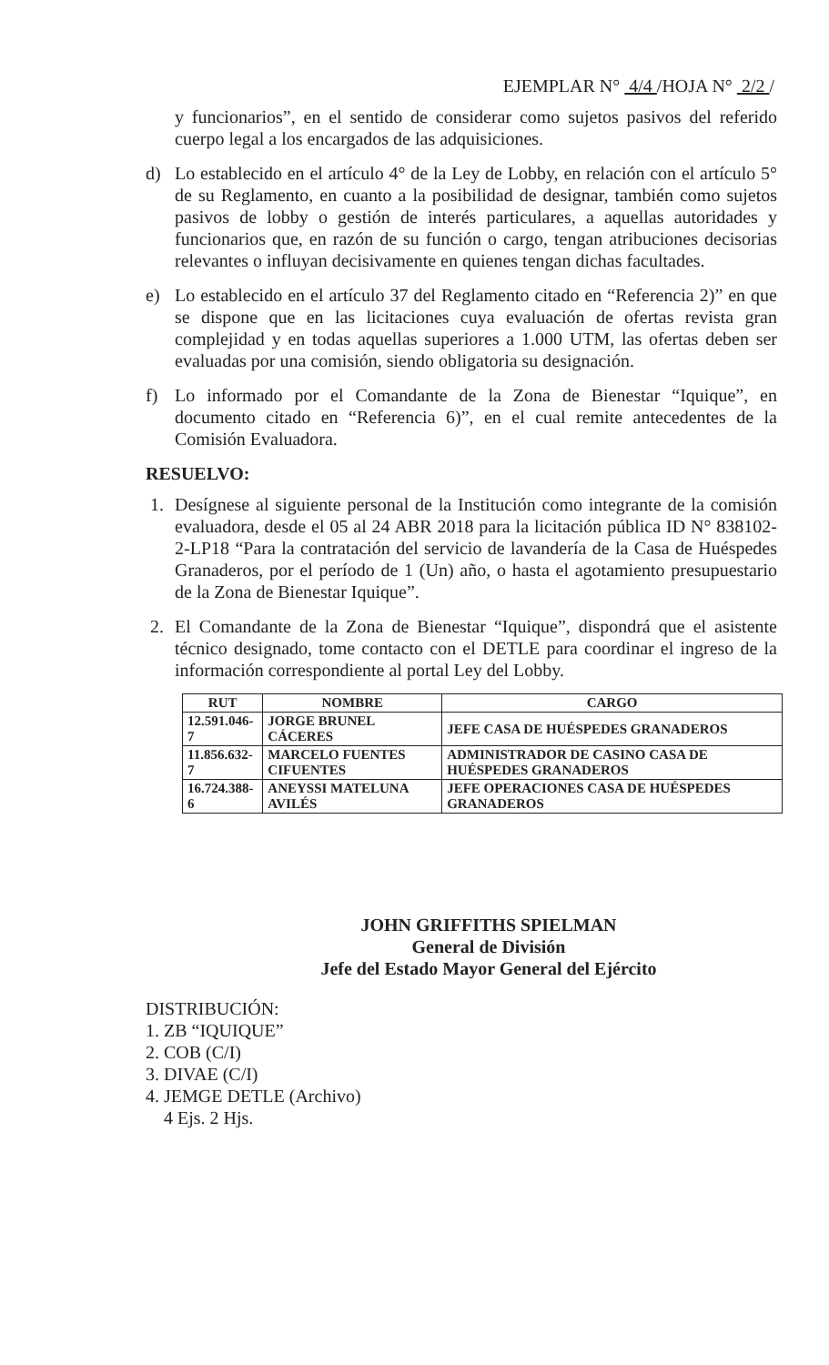EJEMPLAR N° 4/4 /HOJA N° 2/2 /
y funcionarios”, en el sentido de considerar como sujetos pasivos del referido cuerpo legal a los encargados de las adquisiciones.
d) Lo establecido en el artículo 4° de la Ley de Lobby, en relación con el artículo 5° de su Reglamento, en cuanto a la posibilidad de designar, también como sujetos pasivos de lobby o gestión de interés particulares, a aquellas autoridades y funcionarios que, en razón de su función o cargo, tengan atribuciones decisorias relevantes o influyan decisivamente en quienes tengan dichas facultades.
e) Lo establecido en el artículo 37 del Reglamento citado en “Referencia 2)” en que se dispone que en las licitaciones cuya evaluación de ofertas revista gran complejidad y en todas aquellas superiores a 1.000 UTM, las ofertas deben ser evaluadas por una comisión, siendo obligatoria su designación.
f) Lo informado por el Comandante de la Zona de Bienestar “Iquique”, en documento citado en “Referencia 6)”, en el cual remite antecedentes de la Comisión Evaluadora.
RESUELVO:
1. Desígnese al siguiente personal de la Institución como integrante de la comisión evaluadora, desde el 05 al 24 ABR 2018 para la licitación pública ID N° 838102-2-LP18 “Para la contratación del servicio de lavandería de la Casa de Huéspedes Granaderos, por el período de 1 (Un) año, o hasta el agotamiento presupuestario de la Zona de Bienestar Iquique”.
2. El Comandante de la Zona de Bienestar “Iquique”, dispondrá que el asistente técnico designado, tome contacto con el DETLE para coordinar el ingreso de la información correspondiente al portal Ley del Lobby.
| RUT | NOMBRE | CARGO |
| --- | --- | --- |
| 12.591.046-7 | JORGE BRUNEL CÁCERES | JEFE CASA DE HUÉSPEDES GRANADEROS |
| 11.856.632-7 | MARCELO FUENTES CIFUENTES | ADMINISTRADOR DE CASINO CASA DE HUÉSPEDES GRANADEROS |
| 16.724.388-6 | ANEYSSI MATELUNA AVILÉS | JEFE OPERACIONES CASA DE HUÉSPEDES GRANADEROS |
JOHN GRIFFITHS SPIELMAN
General de División
Jefe del Estado Mayor General del Ejército
DISTRIBUCIÓN:
1. ZB “IQUIQUE”
2. COB (C/I)
3. DIVAE (C/I)
4. JEMGE DETLE (Archivo)
4 Ejs. 2 Hjs.